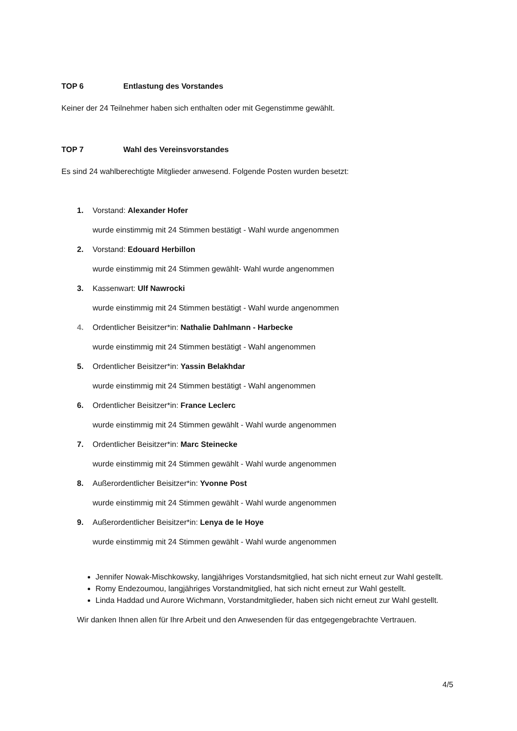TOP 6 Entlastung des Vorstandes
Keiner der 24 Teilnehmer haben sich enthalten oder mit Gegenstimme gewählt.
TOP 7 Wahl des Vereinsvorstandes
Es sind 24 wahlberechtigte Mitglieder anwesend. Folgende Posten wurden besetzt:
1. Vorstand: Alexander Hofer
wurde einstimmig mit 24 Stimmen bestätigt - Wahl wurde angenommen
2. Vorstand: Edouard Herbillon
wurde einstimmig mit 24 Stimmen gewählt- Wahl wurde angenommen
3. Kassenwart: Ulf Nawrocki
wurde einstimmig mit 24 Stimmen bestätigt - Wahl wurde angenommen
4. Ordentlicher Beisitzer*in: Nathalie Dahlmann - Harbecke
wurde einstimmig mit 24 Stimmen bestätigt - Wahl angenommen
5. Ordentlicher Beisitzer*in: Yassin Belakhdar
wurde einstimmig mit 24 Stimmen bestätigt - Wahl angenommen
6. Ordentlicher Beisitzer*in: France Leclerc
wurde einstimmig mit 24 Stimmen gewählt - Wahl wurde angenommen
7. Ordentlicher Beisitzer*in: Marc Steinecke
wurde einstimmig mit 24 Stimmen gewählt - Wahl wurde angenommen
8. Außerordentlicher Beisitzer*in: Yvonne Post
wurde einstimmig mit 24 Stimmen gewählt - Wahl wurde angenommen
9. Außerordentlicher Beisitzer*in: Lenya de le Hoye
wurde einstimmig mit 24 Stimmen gewählt - Wahl wurde angenommen
Jennifer Nowak-Mischkowsky, langjähriges Vorstandsmitglied, hat sich nicht erneut zur Wahl gestellt.
Romy Endezoumou, langjähriges Vorstandmitglied, hat sich nicht erneut zur Wahl gestellt.
Linda Haddad und Aurore Wichmann, Vorstandmitglieder, haben sich nicht erneut zur Wahl gestellt.
Wir danken Ihnen allen für Ihre Arbeit und den Anwesenden für das entgegengebrachte Vertrauen.
4/5